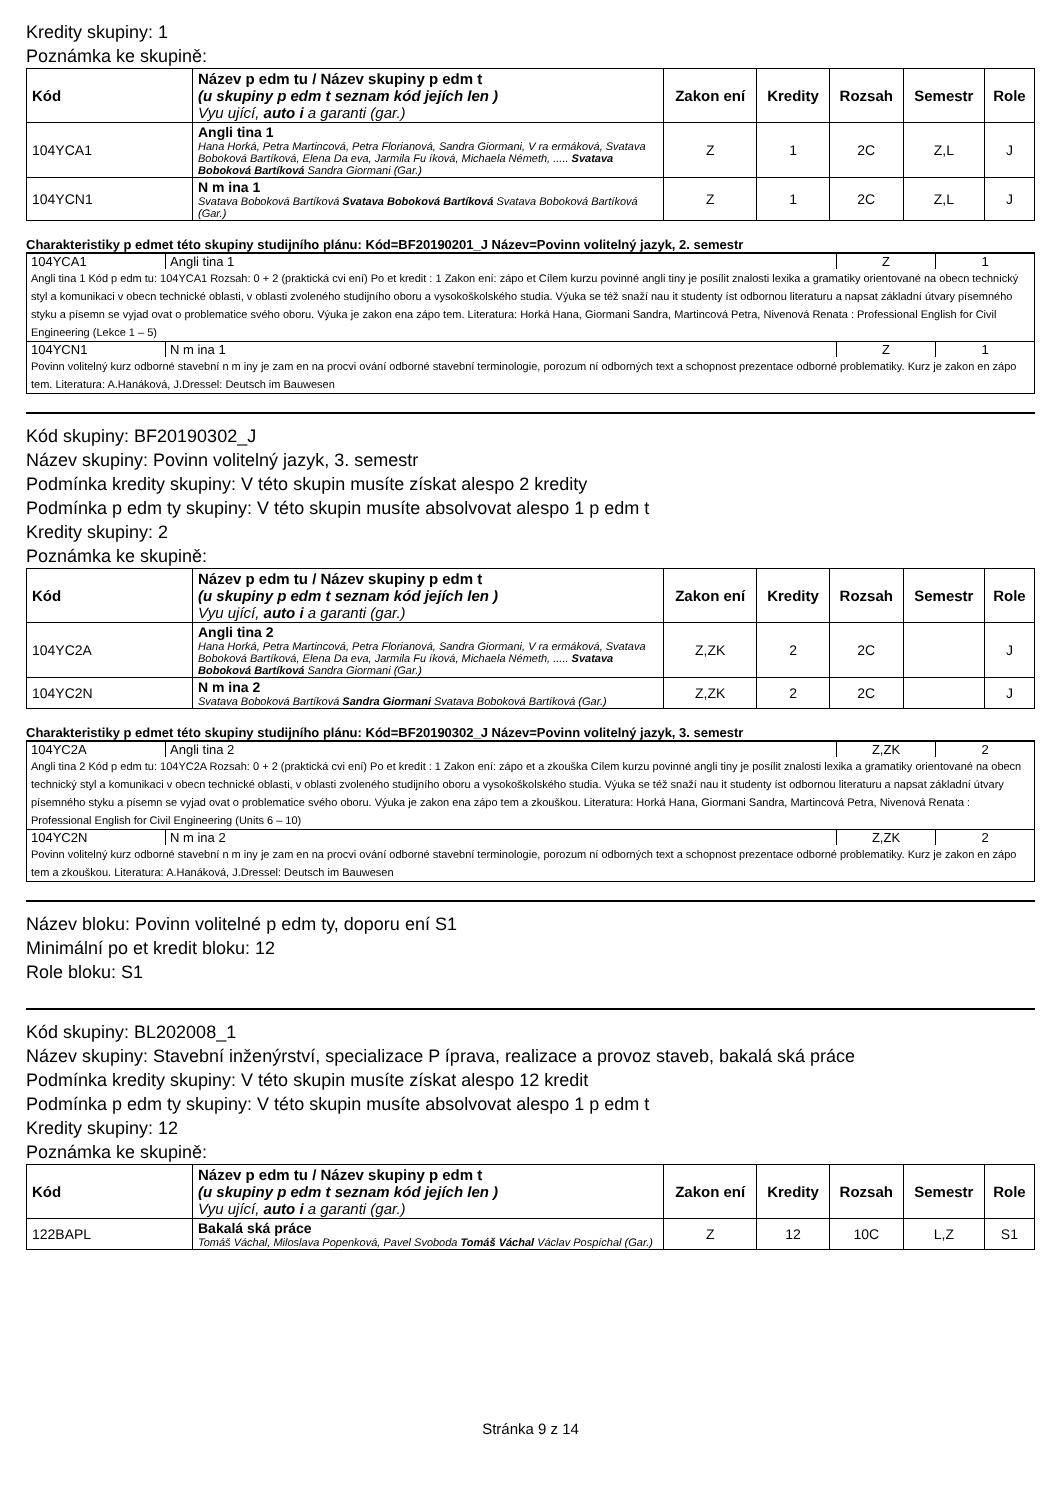Kredity skupiny: 1
Poznámka ke skupině:
| Kód | Název p edm tu / Název skupiny p edm t (u skupiny p edm t seznam kód jejích len ) Vyu ující, auto i a garanti (gar.) | Zakon ení | Kredity | Rozsah | Semestr | Role |
| --- | --- | --- | --- | --- | --- | --- |
| 104YCA1 | Angli tina 1 Hana Horká, Petra Martincová, Petra Florianová, Sandra Giormani, V ra ermáková, Svatava Boboková Bartíková, Elena Da eva, Jarmila Fu íková, Michaela Németh, ..... Svatava Boboková Bartíková Sandra Giormani (Gar.) | Z | 1 | 2C | Z,L | J |
| 104YCN1 | N m ina 1 Svatava Boboková Bartíková Svatava Boboková Bartíková Svatava Boboková Bartíková (Gar.) | Z | 1 | 2C | Z,L | J |
Charakteristiky p edmet této skupiny studijního plánu: Kód=BF20190201_J Název=Povinn volitelný jazyk, 2. semestr
| 104YCA1 | Angli tina 1 | Z | 1 |
Angli tina 1 Kód p edm tu: 104YCA1 Rozsah: 0 + 2 (praktická cvi ení) Po et kredit : 1 Zakon ení: zápo et Cílem kurzu povinné angli tiny je posílit znalosti lexika a gramatiky orientované na obecn technický styl a komunikaci v obecn technické oblasti, v oblasti zvoleného studijního oboru a vysokoškolského studia. Výuka se též snaží nau it studenty íst odbornou literaturu a napsat základní útvary písemného styku a písemn se vyjad ovat o problematice svého oboru. Výuka je zakon ena zápo tem. Literatura: Horká Hana, Giormani Sandra, Martincová Petra, Nivenová Renata : Professional English for Civil Engineering (Lekce 1 – 5)
| 104YCN1 | N m ina 1 | Z | 1 |
Povinn volitelný kurz odborné stavební n m iny je zam en na procvi ování odborné stavební terminologie, porozum ní odborných text a schopnost prezentace odborné problematiky. Kurz je zakon en zápo tem. Literatura: A.Hanáková, J.Dressel: Deutsch im Bauwesen
Kód skupiny: BF20190302_J
Název skupiny: Povinn volitelný jazyk, 3. semestr
Podmínka kredity skupiny: V této skupin musíte získat alespo 2 kredity
Podmínka p edm ty skupiny: V této skupin musíte absolvovat alespo 1 p edm t
Kredity skupiny: 2
Poznámka ke skupině:
| Kód | Název p edm tu / Název skupiny p edm t (u skupiny p edm t seznam kód jejích len ) Vyu ující, auto i a garanti (gar.) | Zakon ení | Kredity | Rozsah | Semestr | Role |
| --- | --- | --- | --- | --- | --- | --- |
| 104YC2A | Angli tina 2 Hana Horká, Petra Martincová, Petra Florianová, Sandra Giormani, V ra ermáková, Svatava Boboková Bartíková, Elena Da eva, Jarmila Fu íková, Michaela Németh, ..... Svatava Boboková Bartíková Sandra Giormani (Gar.) | Z,ZK | 2 | 2C | | J |
| 104YC2N | N m ina 2 Svatava Boboková Bartíková Sandra Giormani Svatava Boboková Bartíková (Gar.) | Z,ZK | 2 | 2C | | J |
Charakteristiky p edmet této skupiny studijního plánu: Kód=BF20190302_J Název=Povinn volitelný jazyk, 3. semestr
| 104YC2A | Angli tina 2 | Z,ZK | 2 |
Angli tina 2 Kód p edm tu: 104YC2A Rozsah: 0 + 2 (praktická cvi ení) Po et kredit : 1 Zakon ení: zápo et a zkouška Cílem kurzu povinné angli tiny je posílit znalosti lexika a gramatiky orientované na obecn technický styl a komunikaci v obecn technické oblasti, v oblasti zvoleného studijního oboru a vysokoškolského studia. Výuka se též snaží nau it studenty íst odbornou literaturu a napsat základní útvary písemného styku a písemn se vyjad ovat o problematice svého oboru. Výuka je zakon ena zápo tem a zkouškou. Literatura: Horká Hana, Giormani Sandra, Martincová Petra, Nivenová Renata : Professional English for Civil Engineering (Units 6 – 10)
| 104YC2N | N m ina 2 | Z,ZK | 2 |
Povinn volitelný kurz odborné stavební n m iny je zam en na procvi ování odborné stavební terminologie, porozum ní odborných text a schopnost prezentace odborné problematiky. Kurz je zakon en zápo tem a zkouškou. Literatura: A.Hanáková, J.Dressel: Deutsch im Bauwesen
Název bloku: Povinn volitelné p edm ty, doporu ení S1
Minimální po et kredit bloku: 12
Role bloku: S1
Kód skupiny: BL202008_1
Název skupiny: Stavební inženýrství, specializace P íprava, realizace a provoz staveb, bakalá ská práce
Podmínka kredity skupiny: V této skupin musíte získat alespo 12 kredit
Podmínka p edm ty skupiny: V této skupin musíte absolvovat alespo 1 p edm t
Kredity skupiny: 12
Poznámka ke skupině:
| Kód | Název p edm tu / Název skupiny p edm t (u skupiny p edm t seznam kód jejích len ) Vyu ující, auto i a garanti (gar.) | Zakon ení | Kredity | Rozsah | Semestr | Role |
| --- | --- | --- | --- | --- | --- | --- |
| 122BAPL | Bakalá ská práce Tomáš Váchal, Miloslava Popenková, Pavel Svoboda Tomáš Váchal Václav Pospíchal (Gar.) | Z | 12 | 10C | L,Z | S1 |
Stránka 9 z 14